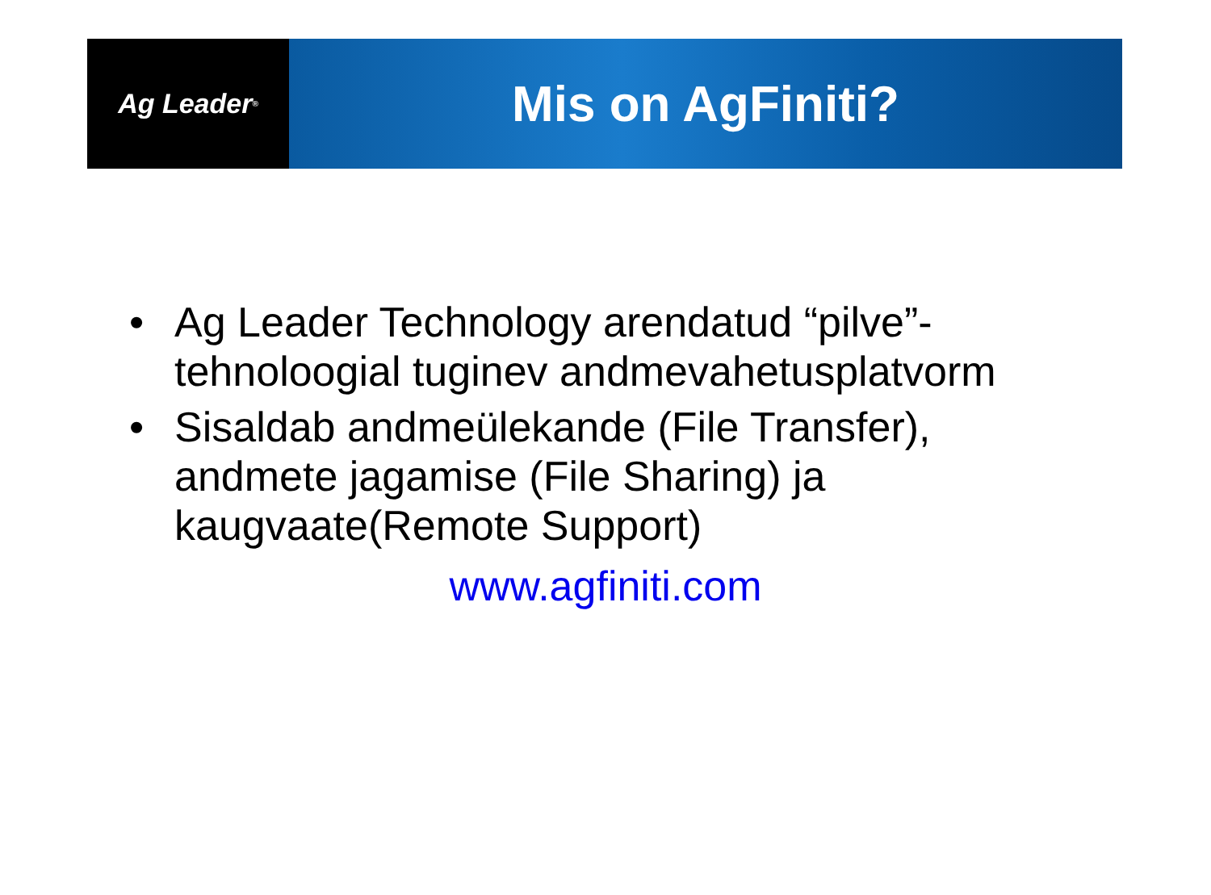Ag Leader<sup>®</sup>
Mis on AgFiniti?
• Ag Leader Technology arendatud “pilve”-tehnoloogial tuginev andmevahetusplatvorm
• Sisaldab andmeülekande (File Transfer), andmete jagamise (File Sharing) ja kaugvaate(Remote Support)
www.agfiniti.com